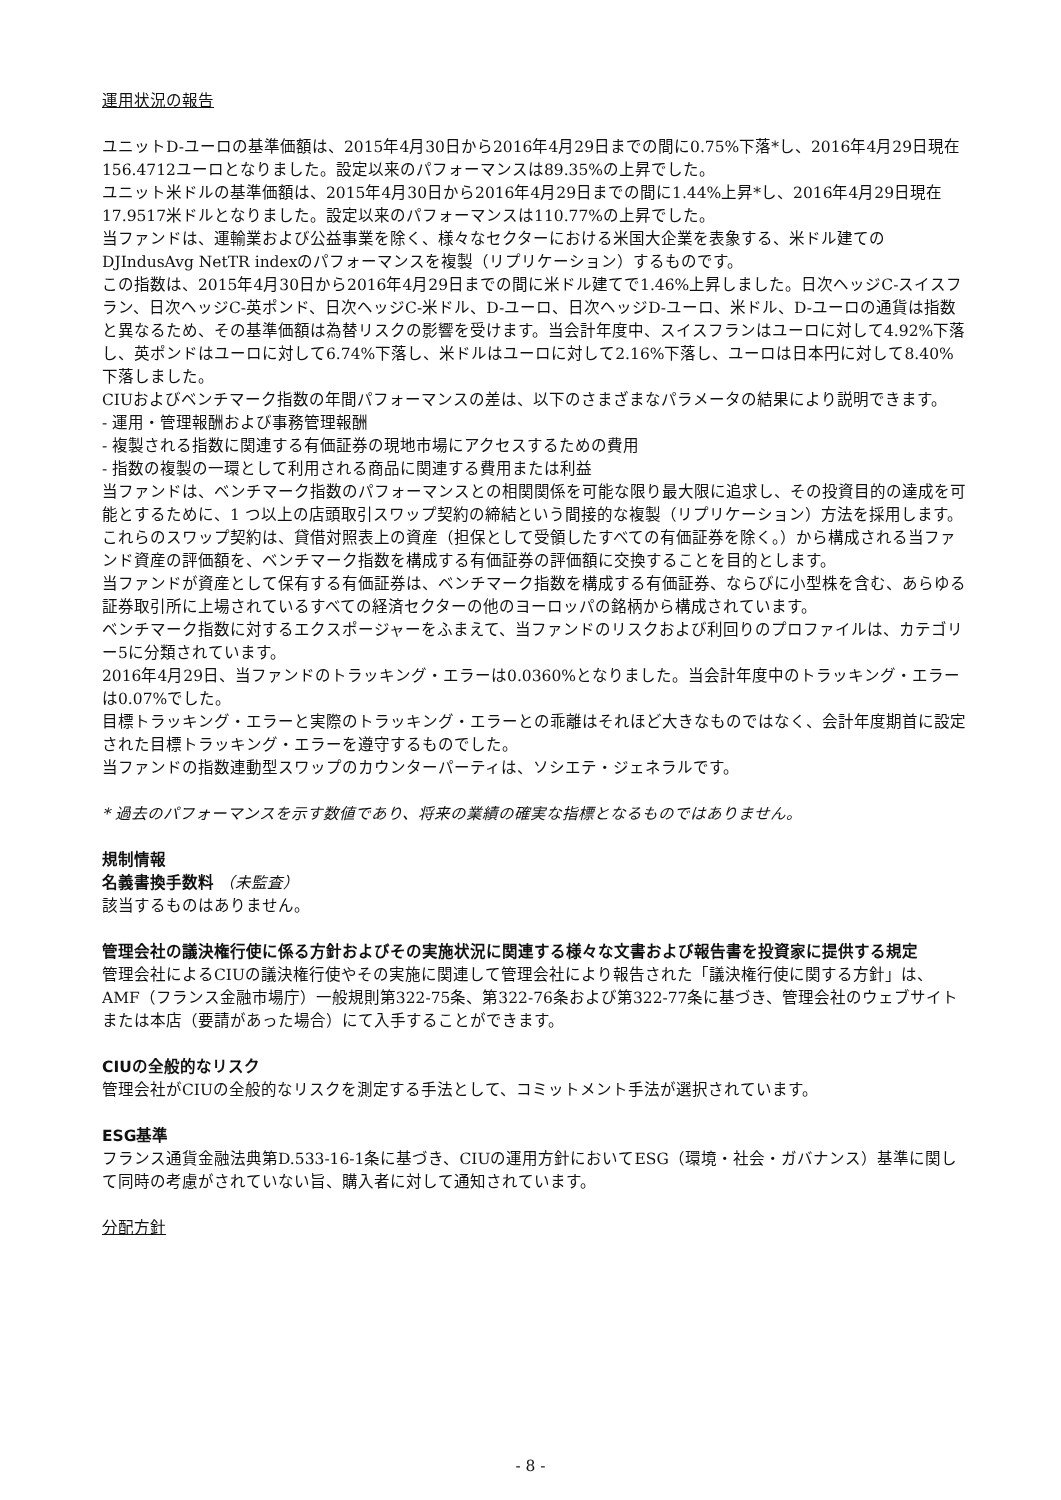運用状況の報告
ユニットD-ユーロの基準価額は、2015年4月30日から2016年4月29日までの間に0.75%下落*し、2016年4月29日現在156.4712ユーロとなりました。設定以来のパフォーマンスは89.35%の上昇でした。
ユニット米ドルの基準価額は、2015年4月30日から2016年4月29日までの間に1.44%上昇*し、2016年4月29日現在17.9517米ドルとなりました。設定以来のパフォーマンスは110.77%の上昇でした。
当ファンドは、運輸業および公益事業を除く、様々なセクターにおける米国大企業を表象する、米ドル建てのDJIndusAvg NetTR indexのパフォーマンスを複製（リプリケーション）するものです。
この指数は、2015年4月30日から2016年4月29日までの間に米ドル建てで1.46%上昇しました。日次ヘッジC-スイスフラン、日次ヘッジC-英ポンド、日次ヘッジC-米ドル、D-ユーロ、日次ヘッジD-ユーロ、米ドル、D-ユーロの通貨は指数と異なるため、その基準価額は為替リスクの影響を受けます。当会計年度中、スイスフランはユーロに対して4.92%下落し、英ポンドはユーロに対して6.74%下落し、米ドルはユーロに対して2.16%下落し、ユーロは日本円に対して8.40%下落しました。
CIUおよびベンチマーク指数の年間パフォーマンスの差は、以下のさまざまなパラメータの結果により説明できます。
- 運用・管理報酬および事務管理報酬
- 複製される指数に関連する有価証券の現地市場にアクセスするための費用
- 指数の複製の一環として利用される商品に関連する費用または利益
当ファンドは、ベンチマーク指数のパフォーマンスとの相関関係を可能な限り最大限に追求し、その投資目的の達成を可能とするために、1 つ以上の店頭取引スワップ契約の締結という間接的な複製（リプリケーション）方法を採用します。これらのスワップ契約は、貸借対照表上の資産（担保として受領したすべての有価証券を除く。）から構成される当ファンド資産の評価額を、ベンチマーク指数を構成する有価証券の評価額に交換することを目的とします。
当ファンドが資産として保有する有価証券は、ベンチマーク指数を構成する有価証券、ならびに小型株を含む、あらゆる証券取引所に上場されているすべての経済セクターの他のヨーロッパの銘柄から構成されています。
ベンチマーク指数に対するエクスポージャーをふまえて、当ファンドのリスクおよび利回りのプロファイルは、カテゴリー5に分類されています。
2016年4月29日、当ファンドのトラッキング・エラーは0.0360%となりました。当会計年度中のトラッキング・エラーは0.07%でした。
目標トラッキング・エラーと実際のトラッキング・エラーとの乖離はそれほど大きなものではなく、会計年度期首に設定された目標トラッキング・エラーを遵守するものでした。
当ファンドの指数連動型スワップのカウンターパーティは、ソシエテ・ジェネラルです。
* 過去のパフォーマンスを示す数値であり、将来の業績の確実な指標となるものではありません。
規制情報
名義書換手数料 （未監査）
該当するものはありません。
管理会社の議決権行使に係る方針およびその実施状況に関連する様々な文書および報告書を投資家に提供する規定
管理会社によるCIUの議決権行使やその実施に関連して管理会社により報告された「議決権行使に関する方針」は、AMF（フランス金融市場庁）一般規則第322-75条、第322-76条および第322-77条に基づき、管理会社のウェブサイトまたは本店（要請があった場合）にて入手することができます。
CIUの全般的なリスク
管理会社がCIUの全般的なリスクを測定する手法として、コミットメント手法が選択されています。
ESG基準
フランス通貨金融法典第D.533-16-1条に基づき、CIUの運用方針においてESG（環境・社会・ガバナンス）基準に関して同時の考慮がされていない旨、購入者に対して通知されています。
分配方針
- 8 -